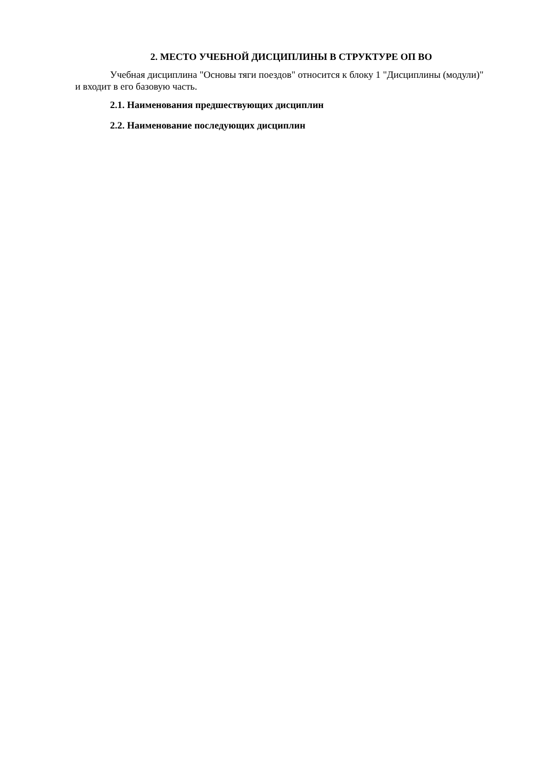2. МЕСТО УЧЕБНОЙ ДИСЦИПЛИНЫ В СТРУКТУРЕ ОП ВО
Учебная дисциплина "Основы тяги поездов" относится к блоку 1 "Дисциплины (модули)" и входит в его базовую часть.
2.1. Наименования предшествующих дисциплин
2.2. Наименование последующих дисциплин